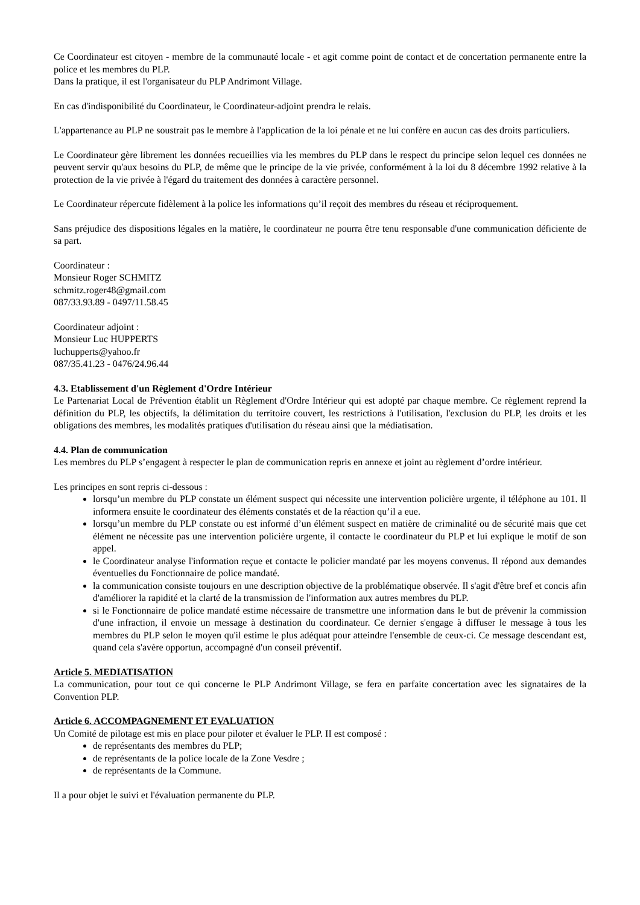Ce Coordinateur est citoyen - membre de la communauté locale - et agit comme point de contact et de concertation permanente entre la police et les membres du PLP.
Dans la pratique, il est l'organisateur du PLP Andrimont Village.
En cas d'indisponibilité du Coordinateur, le Coordinateur-adjoint prendra le relais.
L'appartenance au PLP ne soustrait pas le membre à l'application de la loi pénale et ne lui confère en aucun cas des droits particuliers.
Le Coordinateur gère librement les données recueillies via les membres du PLP dans le respect du principe selon lequel ces données ne peuvent servir qu'aux besoins du PLP, de même que le principe de la vie privée, conformément à la loi du 8 décembre 1992 relative à la protection de la vie privée à l'égard du traitement des données à caractère personnel.
Le Coordinateur répercute fidèlement à la police les informations qu’il reçoit des membres du réseau et réciproquement.
Sans préjudice des dispositions légales en la matière, le coordinateur ne pourra être tenu responsable d'une communication déficiente de sa part.
Coordinateur :
Monsieur Roger SCHMITZ
schmitz.roger48@gmail.com
087/33.93.89 - 0497/11.58.45
Coordinateur adjoint :
Monsieur Luc HUPPERTS
luchupperts@yahoo.fr
087/35.41.23 - 0476/24.96.44
4.3. Etablissement d'un Règlement d'Ordre Intérieur
Le Partenariat Local de Prévention établit un Règlement d'Ordre Intérieur qui est adopté par chaque membre. Ce règlement reprend la définition du PLP, les objectifs, la délimitation du territoire couvert, les restrictions à l'utilisation, l'exclusion du PLP, les droits et les obligations des membres, les modalités pratiques d'utilisation du réseau ainsi que la médiatisation.
4.4. Plan de communication
Les membres du PLP s’engagent à respecter le plan de communication repris en annexe et joint au règlement d’ordre intérieur.
Les principes en sont repris ci-dessous :
lorsqu’un membre du PLP constate un élément suspect qui nécessite une intervention policière urgente, il téléphone au 101. Il informera ensuite le coordinateur des éléments constatés et de la réaction qu’il a eue.
lorsqu’un membre du PLP constate ou est informé d’un élément suspect en matière de criminalité ou de sécurité mais que cet élément ne nécessite pas une intervention policière urgente, il contacte le coordinateur du PLP et lui explique le motif de son appel.
le Coordinateur analyse l'information reçue et contacte le policier mandaté par les moyens convenus. Il répond aux demandes éventuelles du Fonctionnaire de police mandaté.
la communication consiste toujours en une description objective de la problématique observée. Il s'agit d'être bref et concis afin d'améliorer la rapidité et la clarté de la transmission de l'information aux autres membres du PLP.
si le Fonctionnaire de police mandaté estime nécessaire de transmettre une information dans le but de prévenir la commission d'une infraction, il envoie un message à destination du coordinateur. Ce dernier s'engage à diffuser le message à tous les membres du PLP selon le moyen qu'il estime le plus adéquat pour atteindre l'ensemble de ceux-ci. Ce message descendant est, quand cela s'avère opportun, accompagné d'un conseil préventif.
Article 5. MEDIATISATION
La communication, pour tout ce qui concerne le PLP Andrimont Village, se fera en parfaite concertation avec les signataires de la Convention PLP.
Article 6. ACCOMPAGNEMENT ET EVALUATION
Un Comité de pilotage est mis en place pour piloter et évaluer le PLP. II est composé :
de représentants des membres du PLP;
de représentants de la police locale de la Zone Vesdre ;
de représentants de la Commune.
Il a pour objet le suivi et l'évaluation permanente du PLP.